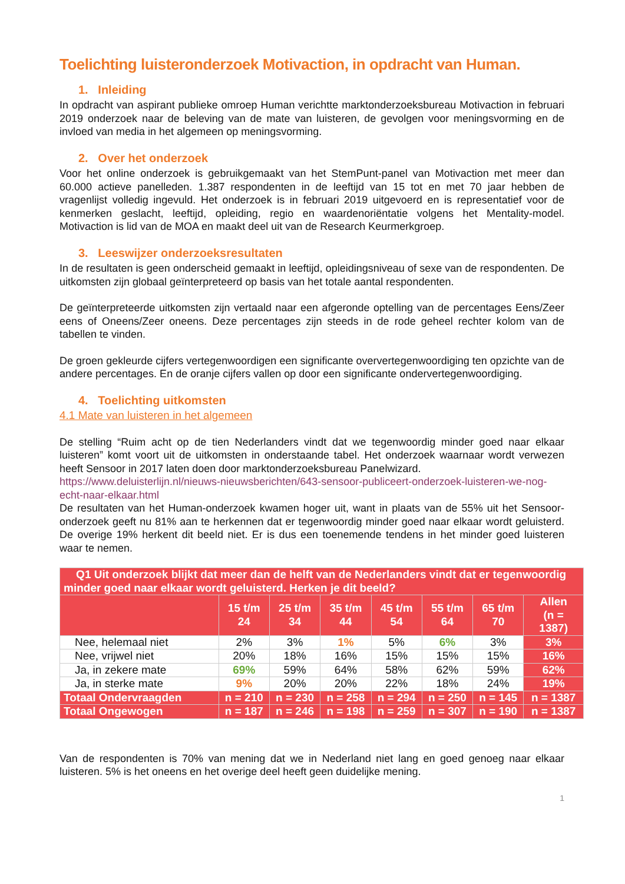Toelichting luisteronderzoek Motivaction, in opdracht van Human.
1. Inleiding
In opdracht van aspirant publieke omroep Human verichtte marktonderzoeksbureau Motivaction in februari 2019 onderzoek naar de beleving van de mate van luisteren, de gevolgen voor meningsvorming en de invloed van media in het algemeen op meningsvorming.
2. Over het onderzoek
Voor het online onderzoek is gebruikgemaakt van het StemPunt-panel van Motivaction met meer dan 60.000 actieve panelleden. 1.387 respondenten in de leeftijd van 15 tot en met 70 jaar hebben de vragenlijst volledig ingevuld. Het onderzoek is in februari 2019 uitgevoerd en is representatief voor de kenmerken geslacht, leeftijd, opleiding, regio en waardenoriëntatie volgens het Mentality-model. Motivaction is lid van de MOA en maakt deel uit van de Research Keurmerkgroep.
3. Leeswijzer onderzoeksresultaten
In de resultaten is geen onderscheid gemaakt in leeftijd, opleidingsniveau of sexe van de respondenten. De uitkomsten zijn globaal geïnterpreteerd op basis van het totale aantal respondenten.
De geïnterpreteerde uitkomsten zijn vertaald naar een afgeronde optelling van de percentages Eens/Zeer eens of Oneens/Zeer oneens. Deze percentages zijn steeds in de rode geheel rechter kolom van de tabellen te vinden.
De groen gekleurde cijfers vertegenwoordigen een significante oververtegenwoordiging ten opzichte van de andere percentages. En de oranje cijfers vallen op door een significante ondervertegenwoordiging.
4. Toelichting uitkomsten
4.1 Mate van luisteren in het algemeen
De stelling “Ruim acht op de tien Nederlanders vindt dat we tegenwoordig minder goed naar elkaar luisteren” komt voort uit de uitkomsten in onderstaande tabel. Het onderzoek waarnaar wordt verwezen heeft Sensoor in 2017 laten doen door marktonderzoeksbureau Panelwizard.
https://www.deluisterlijn.nl/nieuws-nieuwsberichten/643-sensoor-publiceert-onderzoek-luisteren-we-nog-echt-naar-elkaar.html
De resultaten van het Human-onderzoek kwamen hoger uit, want in plaats van de 55% uit het Sensoor-onderzoek geeft nu 81% aan te herkennen dat er tegenwoordig minder goed naar elkaar wordt geluisterd. De overige 19% herkent dit beeld niet. Er is dus een toenemende tendens in het minder goed luisteren waar te nemen.
| Q1 Uit onderzoek blijkt dat meer dan de helft van de Nederlanders vindt dat er tegenwoordig minder goed naar elkaar wordt geluisterd. Herken je dit beeld? | | | | | | | |
| --- | --- | --- | --- | --- | --- | --- | --- |
| | 15 t/m 24 | 25 t/m 34 | 35 t/m 44 | 45 t/m 54 | 55 t/m 64 | 65 t/m 70 | Allen (n = 1387) |
| Nee, helemaal niet | 2% | 3% | 1% | 5% | 6% | 3% | 3% |
| Nee, vrijwel niet | 20% | 18% | 16% | 15% | 15% | 15% | 16% |
| Ja, in zekere mate | 69% | 59% | 64% | 58% | 62% | 59% | 62% |
| Ja, in sterke mate | 9% | 20% | 20% | 22% | 18% | 24% | 19% |
| Totaal Ondervraagden | n = 210 | n = 230 | n = 258 | n = 294 | n = 250 | n = 145 | n = 1387 |
| Totaal Ongewogen | n = 187 | n = 246 | n = 198 | n = 259 | n = 307 | n = 190 | n = 1387 |
Van de respondenten is 70% van mening dat we in Nederland niet lang en goed genoeg naar elkaar luisteren. 5% is het oneens en het overige deel heeft geen duidelijke mening.
1